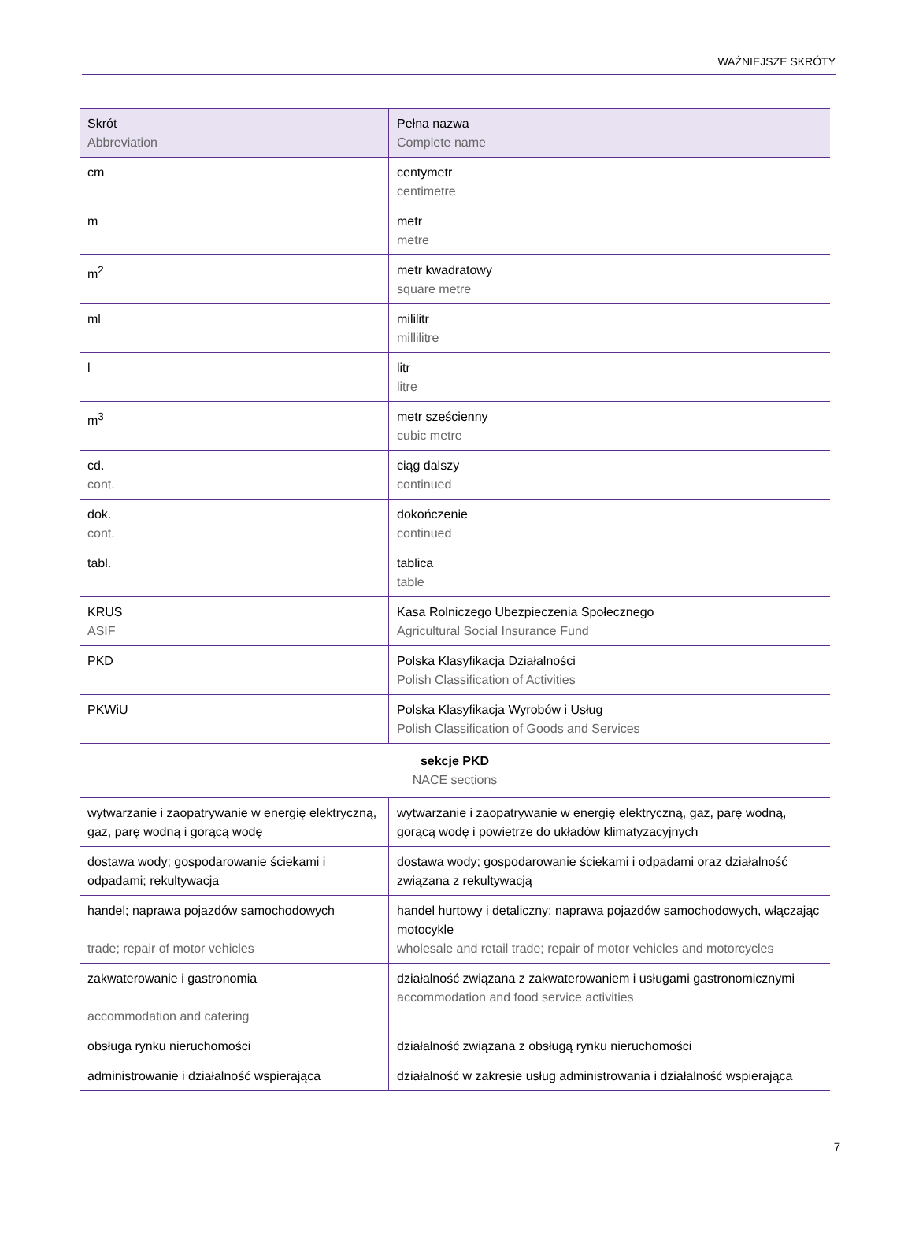WAŻNIEJSZE SKRÓTY
| Skrót Abbreviation | Pełna nazwa Complete name |
| --- | --- |
| cm | centymetr centimetre |
| m | metr metre |
| m<sup>2</sup> | metr kwadratowy square metre |
| ml | mililitr millilitre |
| l | litr litre |
| m<sup>3</sup> | metr sześcienny cubic metre |
| cd. cont. | ciąg dalszy continued |
| dok. cont. | dokończenie continued |
| tabl. | tablica table |
| KRUS ASIF | Kasa Rolniczego Ubezpieczenia Społecznego Agricultural Social Insurance Fund |
| PKD | Polska Klasyfikacja Działalności Polish Classification of Activities |
| PKWiU | Polska Klasyfikacja Wyrobów i Usług Polish Classification of Goods and Services |
| sekcje PKD NACE sections | |
| wytwarzanie i zaopatrywanie w energię elektryczną, gaz, parę wodną i gorącą wodę | wytwarzanie i zaopatrywanie w energię elektryczną, gaz, parę wodną, gorącą wodę i powietrze do układów klimatyzacyjnych |
| dostawa wody; gospodarowanie ściekami i odpadami; rekultywacja | dostawa wody; gospodarowanie ściekami i odpadami oraz działalność związana z rekultywacją |
| handel; naprawa pojazdów samochodowych trade; repair of motor vehicles | handel hurtowy i detaliczny; naprawa pojazdów samochodowych, włączając motocykle wholesale and retail trade; repair of motor vehicles and motorcycles |
| zakwaterowanie i gastronomia accommodation and catering | działalność związana z zakwaterowaniem i usługami gastronomicznymi accommodation and food service activities |
| obsługa rynku nieruchomości | działalność związana z obsługą rynku nieruchomości |
| administrowanie i działalność wspierająca | działalność w zakresie usług administrowania i działalność wspierająca |
7